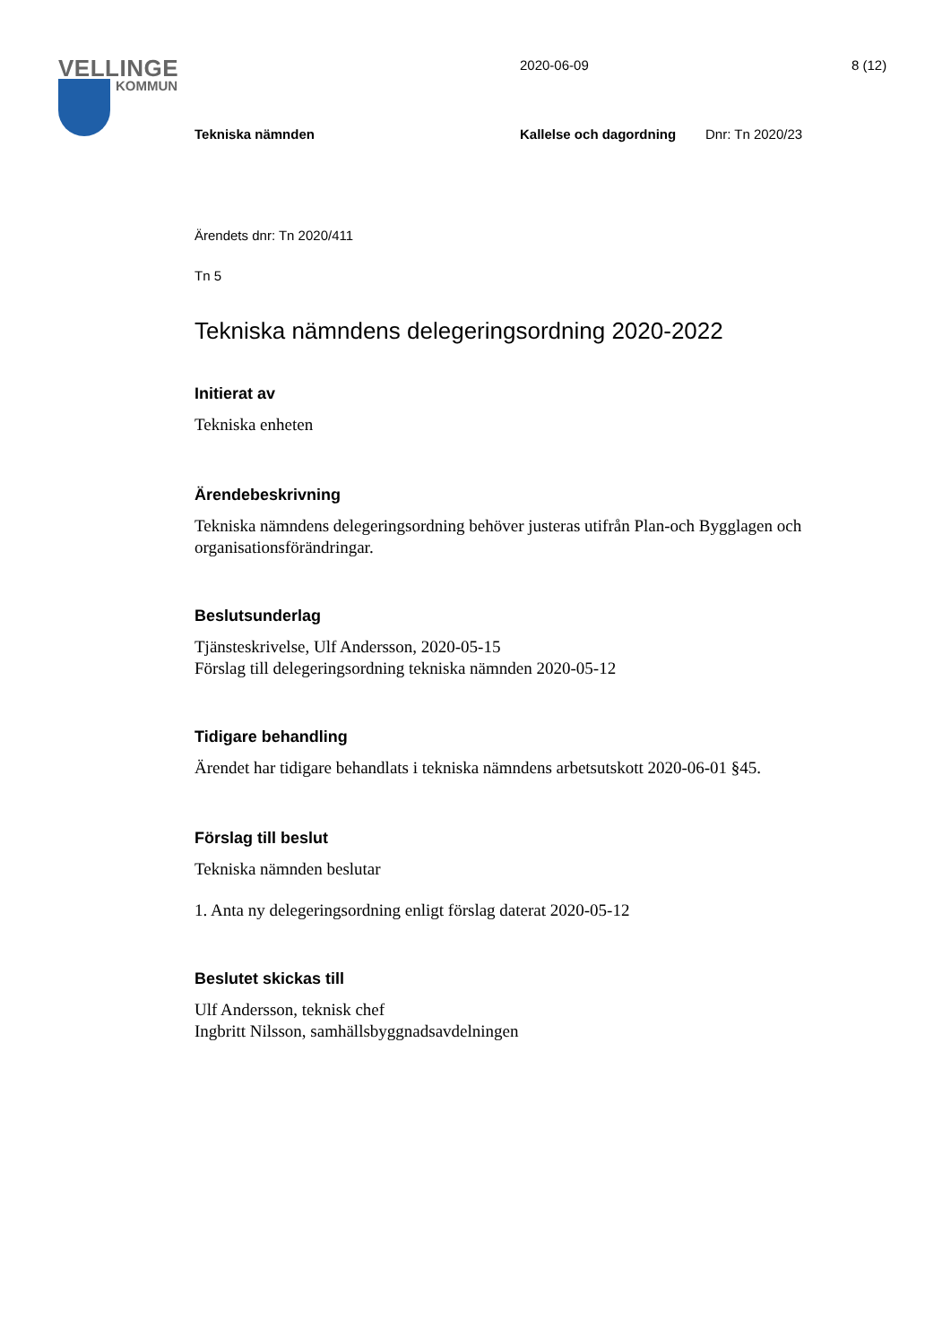VELLINGE
KOMMUN
2020-06-09 8 (12)
Tekniska nämnden Kallelse och dagordning Dnr: Tn 2020/23
Ärendets dnr: Tn 2020/411
Tn 5
Tekniska nämndens delegeringsordning 2020-2022
Initierat av
Tekniska enheten
Ärendebeskrivning
Tekniska nämndens delegeringsordning behöver justeras utifrån Plan-och Bygglagen och organisationsförändringar.
Beslutsunderlag
Tjänsteskrivelse, Ulf Andersson, 2020-05-15
Förslag till delegeringsordning tekniska nämnden 2020-05-12
Tidigare behandling
Ärendet har tidigare behandlats i tekniska nämndens arbetsutskott 2020-06-01 §45.
Förslag till beslut
Tekniska nämnden beslutar
1. Anta ny delegeringsordning enligt förslag daterat 2020-05-12
Beslutet skickas till
Ulf Andersson, teknisk chef
Ingbritt Nilsson, samhällsbyggnadsavdelningen